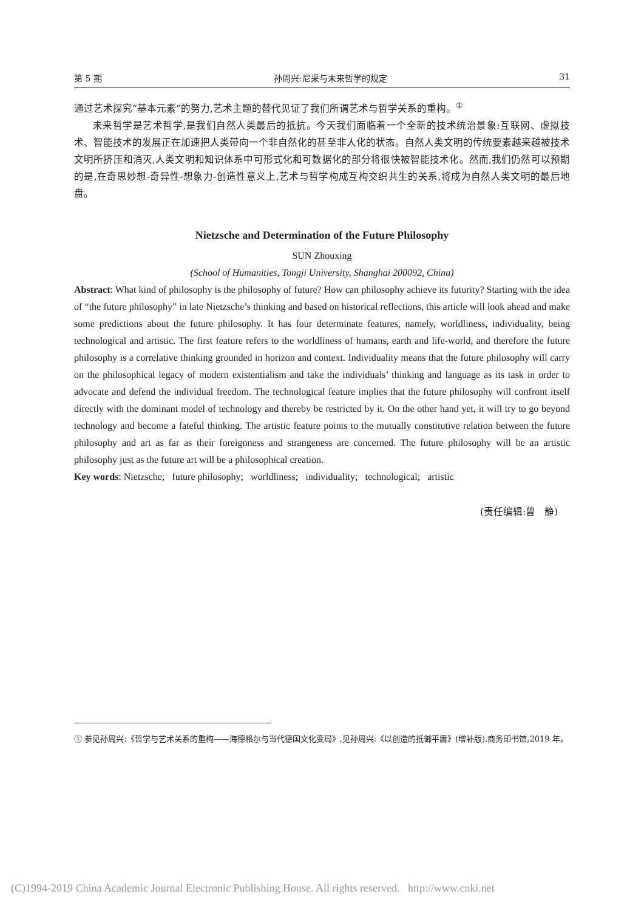第 5 期 孙周兴:尼采与未来哲学的规定 31
通过艺术探究“基本元素”的努力,艺术主题的替代见证了我们所谓艺术与哲学关系的重构。<sup>①</sup>
未来哲学是艺术哲学,是我们自然人类最后的抵抗。今天我们面临着一个全新的技术统治景象:互联网、虚拟技术、智能技术的发展正在加速把人类带向一个非自然化的甚至非人化的状态。自然人类文明的传统要素越来越被技术文明所挤压和消灭,人类文明和知识体系中可形式化和可数据化的部分将很快被智能技术化。然而,我们仍然可以预期的是,在奇思妙想-奇异性-想象力-创造性意义上,艺术与哲学构成互构交织共生的关系,将成为自然人类文明的最后地盘。
Nietzsche and Determination of the Future Philosophy
SUN Zhouxing
(School of Humanities, Tongji University, Shanghai 200092, China)
Abstract: What kind of philosophy is the philosophy of future? How can philosophy achieve its futurity? Starting with the idea of “the future philosophy” in late Nietzsche’s thinking and based on historical reflections, this article will look ahead and make some predictions about the future philosophy. It has four determinate features, namely, worldliness, individuality, being technological and artistic. The first feature refers to the worldliness of humans, earth and life-world, and therefore the future philosophy is a correlative thinking grounded in horizon and context. Individuality means that the future philosophy will carry on the philosophical legacy of modern existentialism and take the individuals’ thinking and language as its task in order to advocate and defend the individual freedom. The technological feature implies that the future philosophy will confront itself directly with the dominant model of technology and thereby be restricted by it. On the other hand yet, it will try to go beyond technology and become a fateful thinking. The artistic feature points to the mutually constitutive relation between the future philosophy and art as far as their foreignness and strangeness are concerned. The future philosophy will be an artistic philosophy just as the future art will be a philosophical creation.
Key words: Nietzsche; future philosophy; worldliness; individuality; technological; artistic
(责任编辑:曾 静)
① 参见孙周兴:《哲学与艺术关系的重构——海德格尔与当代德国文化变局》,见孙周兴:《以创造的抵御平庸》(增补版),商务印书馆,2019 年。
(C)1994-2019 China Academic Journal Electronic Publishing House. All rights reserved. http://www.cnki.net